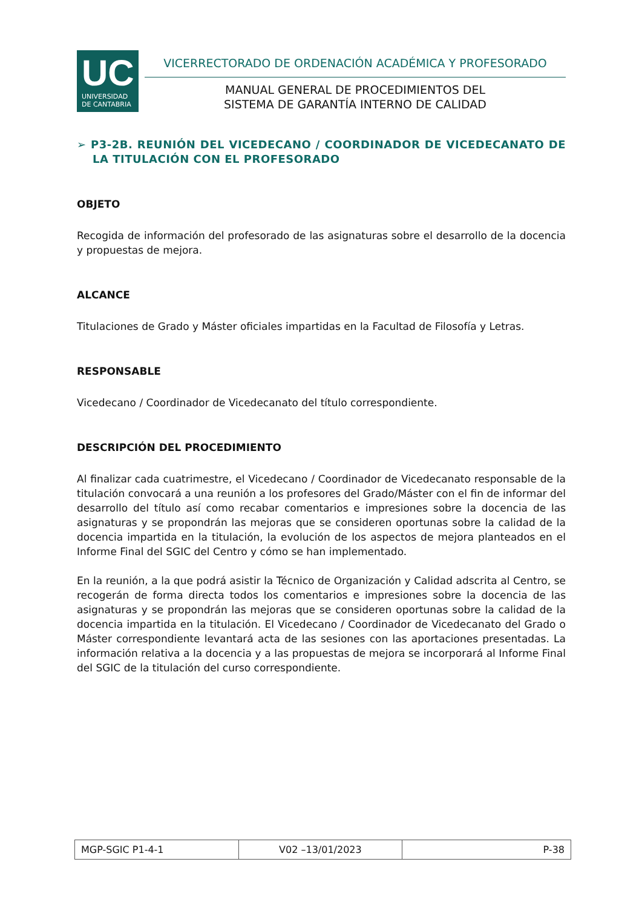UC
UNIVERSIDAD
DE CANTABRIA
VICERRECTORADO DE ORDENACIÓN ACADÉMICA Y PROFESORADO
MANUAL GENERAL DE PROCEDIMIENTOS DEL
SISTEMA DE GARANTÍA INTERNO DE CALIDAD
➢ P3-2B. REUNIÓN DEL VICEDECANO / COORDINADOR DE VICEDECANATO DE LA TITULACIÓN CON EL PROFESORADO
OBJETO
Recogida de información del profesorado de las asignaturas sobre el desarrollo de la docencia y propuestas de mejora.
ALCANCE
Titulaciones de Grado y Máster oficiales impartidas en la Facultad de Filosofía y Letras.
RESPONSABLE
Vicedecano / Coordinador de Vicedecanato del título correspondiente.
DESCRIPCIÓN DEL PROCEDIMIENTO
Al finalizar cada cuatrimestre, el Vicedecano / Coordinador de Vicedecanato responsable de la titulación convocará a una reunión a los profesores del Grado/Máster con el fin de informar del desarrollo del título así como recabar comentarios e impresiones sobre la docencia de las asignaturas y se propondrán las mejoras que se consideren oportunas sobre la calidad de la docencia impartida en la titulación, la evolución de los aspectos de mejora planteados en el Informe Final del SGIC del Centro y cómo se han implementado.
En la reunión, a la que podrá asistir la Técnico de Organización y Calidad adscrita al Centro, se recogerán de forma directa todos los comentarios e impresiones sobre la docencia de las asignaturas y se propondrán las mejoras que se consideren oportunas sobre la calidad de la docencia impartida en la titulación. El Vicedecano / Coordinador de Vicedecanato del Grado o Máster correspondiente levantará acta de las sesiones con las aportaciones presentadas. La información relativa a la docencia y a las propuestas de mejora se incorporará al Informe Final del SGIC de la titulación del curso correspondiente.
| MGP-SGIC P1-4-1 | V02 –13/01/2023 | P-38 |